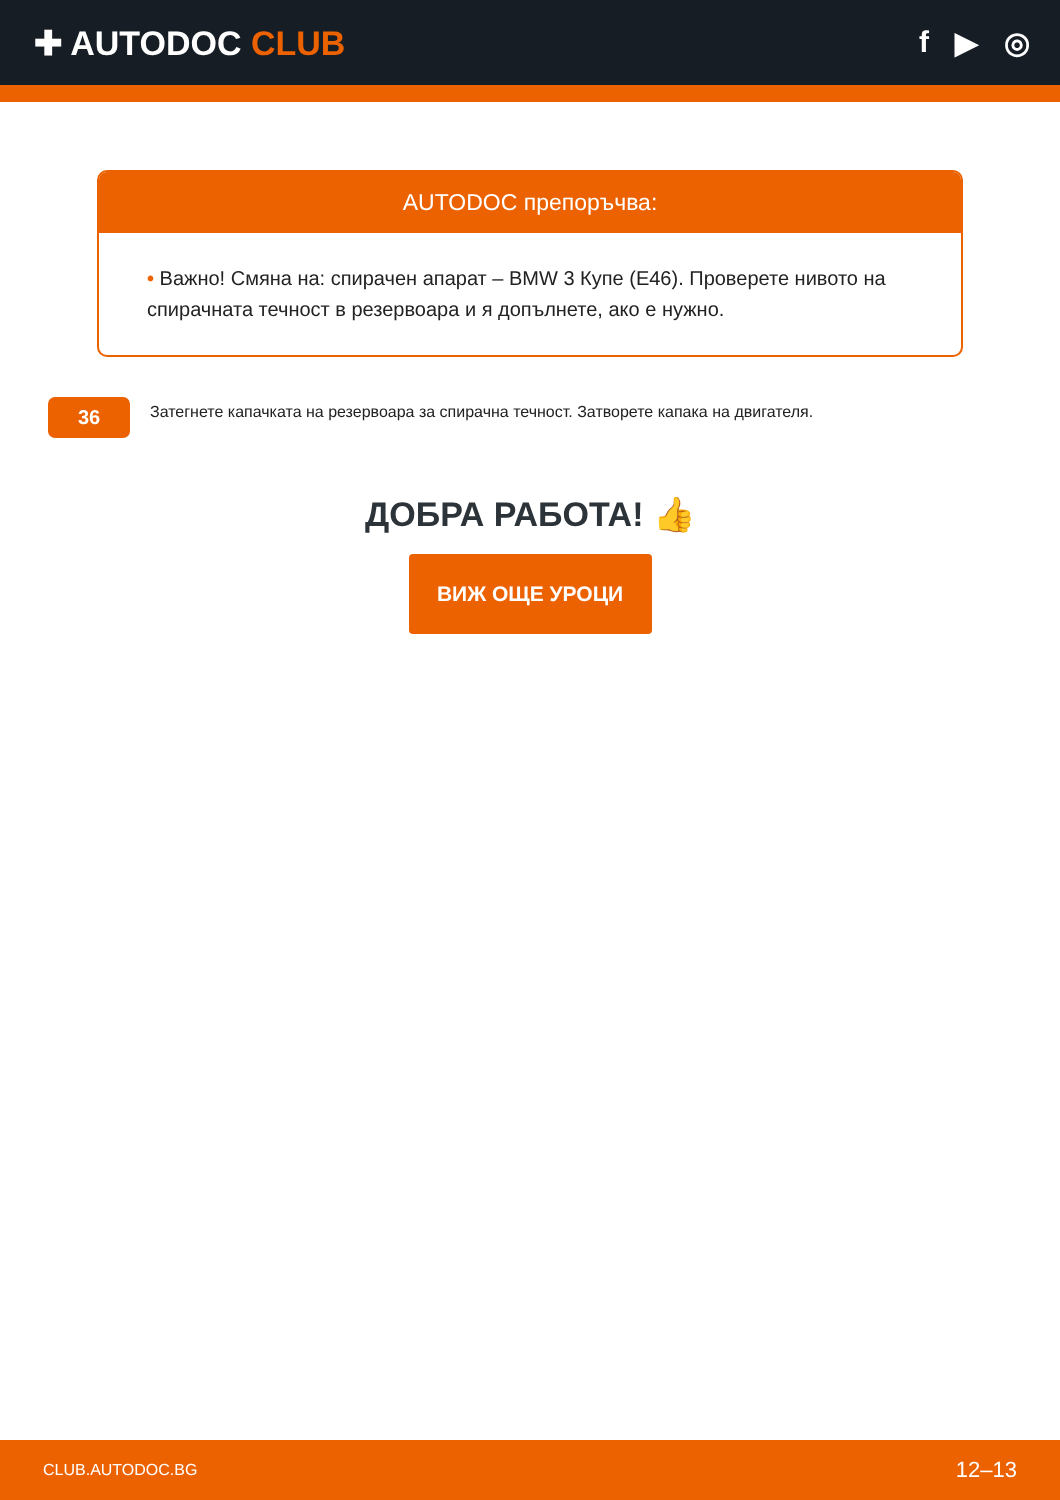✚ AUTODOC CLUB f ▶ ◎
AUTODOC препоръчва:
• Важно! Смяна на: спирачен апарат – BMW 3 Купе (E46). Проверете нивото на спирачната течност в резервоара и я допълнете, ако е нужно.
36
Затегнете капачката на резервоара за спирачна течност. Затворете капака на двигателя.
ДОБРА РАБОТА! 👍
ВИЖ ОЩЕ УРОЦИ
CLUB.AUTODOC.BG 12–13